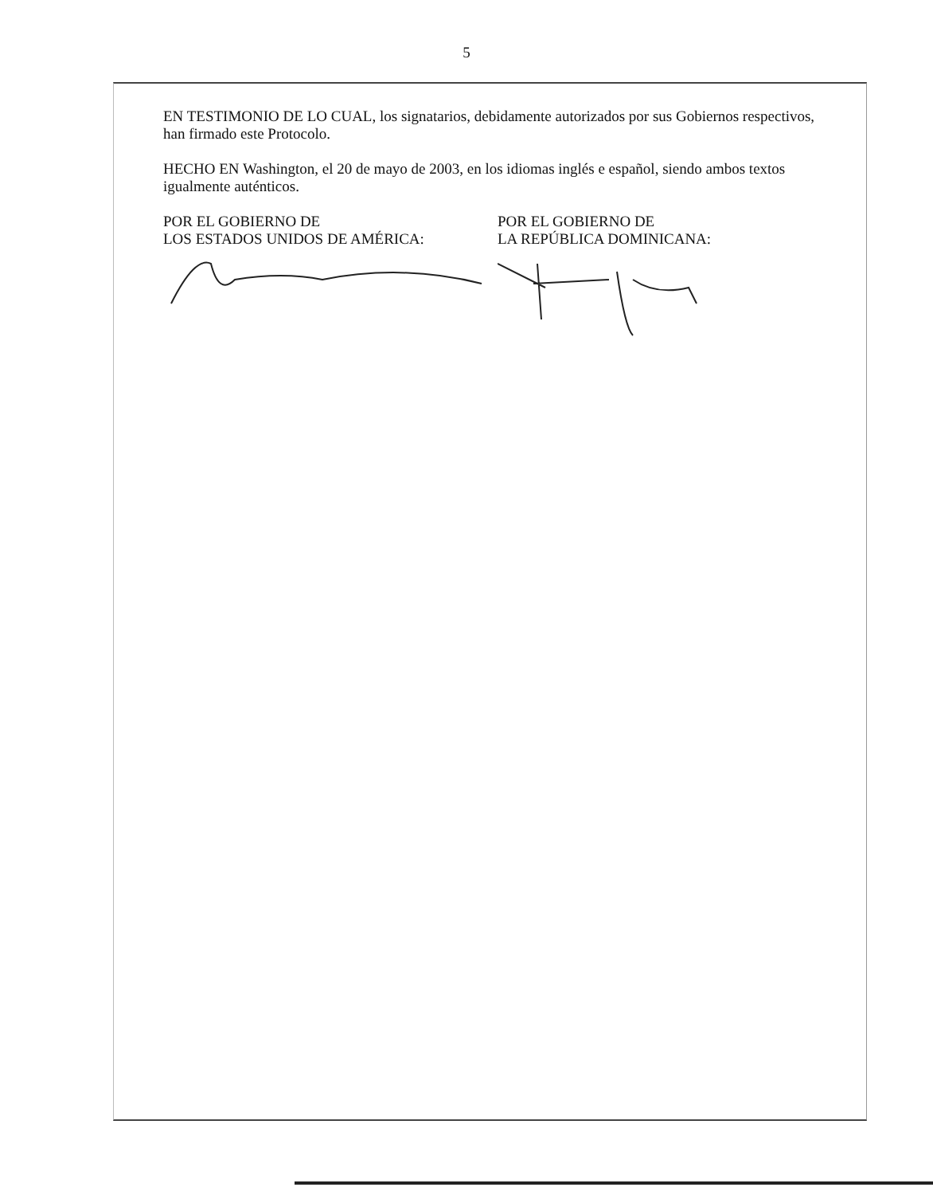5
EN TESTIMONIO DE LO CUAL, los signatarios, debidamente autorizados por sus Gobiernos respectivos, han firmado este Protocolo.
HECHO EN Washington, el 20 de mayo de 2003, en los idiomas inglés e español, siendo ambos textos igualmente auténticos.
POR EL GOBIERNO DE
LOS ESTADOS UNIDOS DE AMÉRICA:
POR EL GOBIERNO DE
LA REPÚBLICA DOMINICANA: